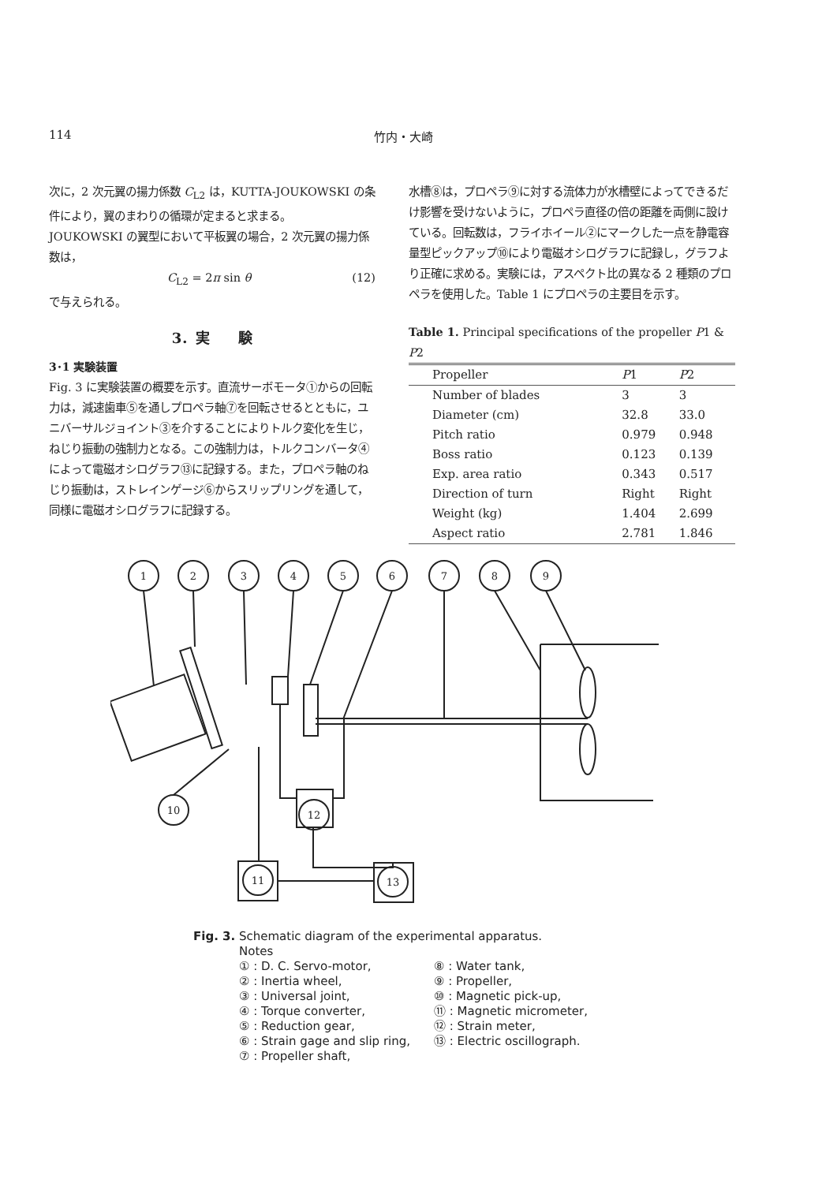114 竹内・大崎
次に，2 次元翼の揚力係数 C<sub>L2</sub> は，KUTTA-JOUKOWSKI の条件により，翼のまわりの循環が定まると求まる。
JOUKOWSKI の翼型において平板翼の場合，2 次元翼の揚力係数は，
C<sub>L2</sub> = 2π sin θ (12)
で与えられる。
3．実　　験
3･1 実験装置
Fig. 3 に実験装置の概要を示す。直流サーボモータ①からの回転力は，減速歯車⑤を通しプロペラ軸⑦を回転させるとともに，ユニバーサルジョイント③を介することによりトルク変化を生じ，ねじり振動の強制力となる。この強制力は，トルクコンバータ④によって電磁オシログラフ⑬に記録する。また，プロペラ軸のねじり振動は，ストレインゲージ⑥からスリップリングを通して，同様に電磁オシログラフに記録する。
水槽⑧は，プロペラ⑨に対する流体力が水槽壁によってできるだけ影響を受けないように，プロペラ直径の倍の距離を両側に設けている。回転数は，フライホイール②にマークした一点を静電容量型ピックアップ⑩により電磁オシログラフに記録し，グラフより正確に求める。実験には，アスペクト比の異なる 2 種類のプロペラを使用した。Table 1 にプロペラの主要目を示す。
Table 1. Principal specifications of the propeller P1 & P2
| Propeller | P 1 | P 2 |
| --- | --- | --- |
| Number of blades | 3 | 3 |
| Diameter (cm) | 32.8 | 33.0 |
| Pitch ratio | 0.979 | 0.948 |
| Boss ratio | 0.123 | 0.139 |
| Exp. area ratio | 0.343 | 0.517 |
| Direction of turn | Right | Right |
| Weight (kg) | 1.404 | 2.699 |
| Aspect ratio | 2.781 | 1.846 |
1
2
3
4
5
6
7
8
9
10
12
11
13
Fig. 3. Schematic diagram of the experimental apparatus.
Notes
① : D. C. Servo-motor,
② : Inertia wheel,
③ : Universal joint,
④ : Torque converter,
⑤ : Reduction gear,
⑥ : Strain gage and slip ring,
⑦ : Propeller shaft,
⑧ : Water tank,
⑨ : Propeller,
⑩ : Magnetic pick-up,
⑪ : Magnetic micrometer,
⑫ : Strain meter,
⑬ : Electric oscillograph.